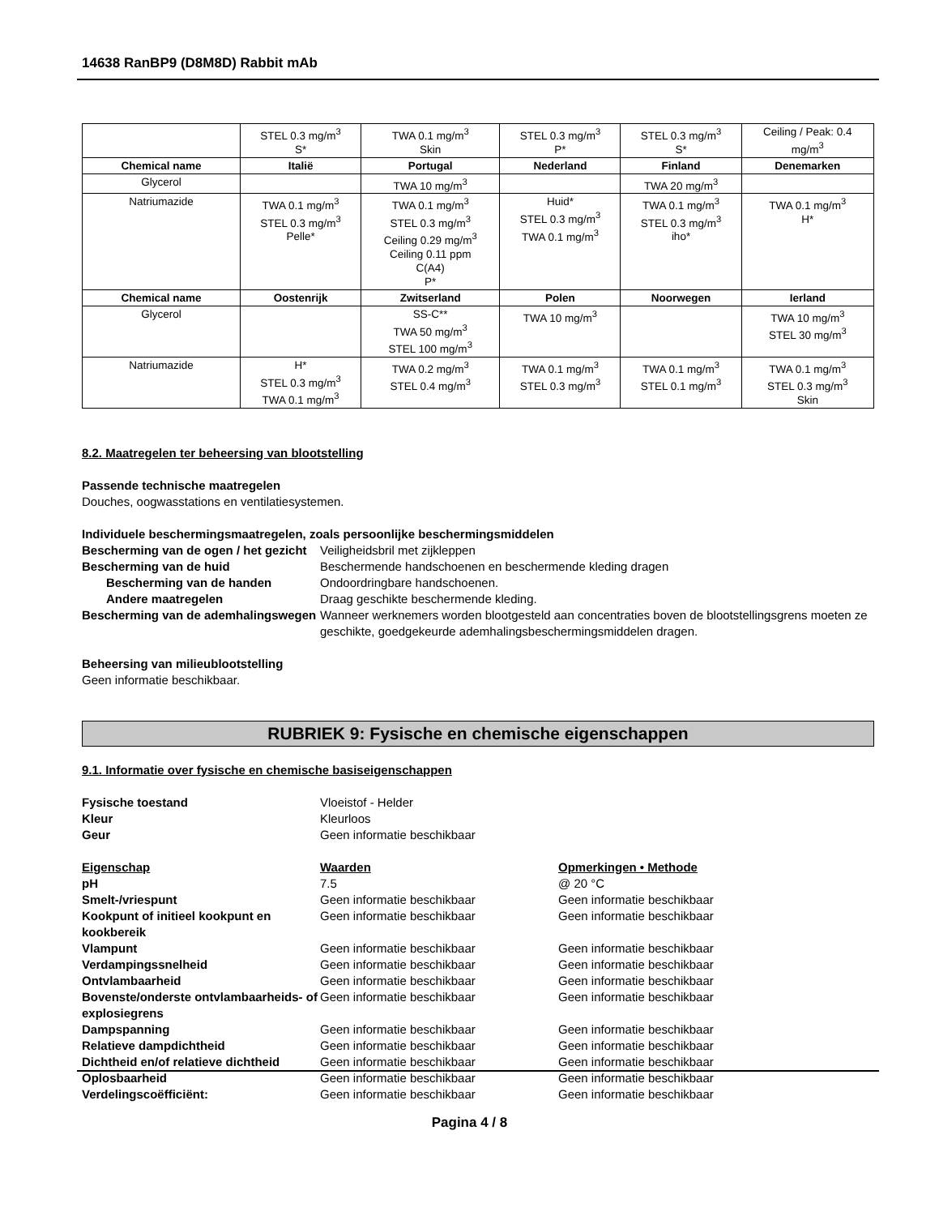14638 RanBP9 (D8M8D) Rabbit mAb
| | STEL 0.3 mg/m<sup>3</sup> S* | TWA 0.1 mg/m<sup>3</sup> Skin | STEL 0.3 mg/m<sup>3</sup> P* | STEL 0.3 mg/m<sup>3</sup> S* | Ceiling / Peak: 0.4 mg/m<sup>3</sup> |
| Chemical name | Italië | Portugal | Nederland | Finland | Denemarken |
| Glycerol | | TWA 10 mg/m<sup>3</sup> | | TWA 20 mg/m<sup>3</sup> | |
| Natriumazide | TWA 0.1 mg/m<sup>3</sup> STEL 0.3 mg/m<sup>3</sup> Pelle* | TWA 0.1 mg/m<sup>3</sup> STEL 0.3 mg/m<sup>3</sup> Ceiling 0.29 mg/m<sup>3</sup> Ceiling 0.11 ppm C(A4) P* | Huid* STEL 0.3 mg/m<sup>3</sup> TWA 0.1 mg/m<sup>3</sup> | TWA 0.1 mg/m<sup>3</sup> STEL 0.3 mg/m<sup>3</sup> iho* | TWA 0.1 mg/m<sup>3</sup> H* |
| Chemical name | Oostenrijk | Zwitserland | Polen | Noorwegen | Ierland |
| Glycerol | | SS-C** TWA 50 mg/m<sup>3</sup> STEL 100 mg/m<sup>3</sup> | TWA 10 mg/m<sup>3</sup> | | TWA 10 mg/m<sup>3</sup> STEL 30 mg/m<sup>3</sup> |
| Natriumazide | H* STEL 0.3 mg/m<sup>3</sup> TWA 0.1 mg/m<sup>3</sup> | TWA 0.2 mg/m<sup>3</sup> STEL 0.4 mg/m<sup>3</sup> | TWA 0.1 mg/m<sup>3</sup> STEL 0.3 mg/m<sup>3</sup> | TWA 0.1 mg/m<sup>3</sup> STEL 0.1 mg/m<sup>3</sup> | TWA 0.1 mg/m<sup>3</sup> STEL 0.3 mg/m<sup>3</sup> Skin |
8.2. Maatregelen ter beheersing van blootstelling
Passende technische maatregelen
Douches, oogwasstations en ventilatiesystemen.
Individuele beschermingsmaatregelen, zoals persoonlijke beschermingsmiddelen
Bescherming van de ogen / het gezicht
Veiligheidsbril met zijkleppen
Bescherming van de huid
Beschermende handschoenen en beschermende kleding dragen
Bescherming van de handen
Ondoordringbare handschoenen.
Andere maatregelen
Draag geschikte beschermende kleding.
Bescherming van de ademhalingswegen
Wanneer werknemers worden blootgesteld aan concentraties boven de blootstellingsgrens moeten ze geschikte, goedgekeurde ademhalingsbeschermingsmiddelen dragen.
Beheersing van milieublootstelling
Geen informatie beschikbaar.
RUBRIEK 9: Fysische en chemische eigenschappen
9.1. Informatie over fysische en chemische basiseigenschappen
Fysische toestand
Vloeistof - Helder
Kleur
Kleurloos
Geur
Geen informatie beschikbaar
Eigenschap
Waarden
Opmerkingen • Methode
pH
7.5
@ 20 °C
Smelt-/vriespunt
Geen informatie beschikbaar
Geen informatie beschikbaar
Kookpunt of initieel kookpunt en kookbereik
Geen informatie beschikbaar
Geen informatie beschikbaar
Vlampunt
Geen informatie beschikbaar
Geen informatie beschikbaar
Verdampingssnelheid
Geen informatie beschikbaar
Geen informatie beschikbaar
Ontvlambaarheid
Geen informatie beschikbaar
Geen informatie beschikbaar
Bovenste/onderste ontvlambaarheids- of explosiegrens
Geen informatie beschikbaar
Geen informatie beschikbaar
Dampspanning
Geen informatie beschikbaar
Geen informatie beschikbaar
Relatieve dampdichtheid
Geen informatie beschikbaar
Geen informatie beschikbaar
Dichtheid en/of relatieve dichtheid
Geen informatie beschikbaar
Geen informatie beschikbaar
Oplosbaarheid
Geen informatie beschikbaar
Geen informatie beschikbaar
Verdelingscoëfficiënt:
Geen informatie beschikbaar
Geen informatie beschikbaar
Pagina 4 / 8